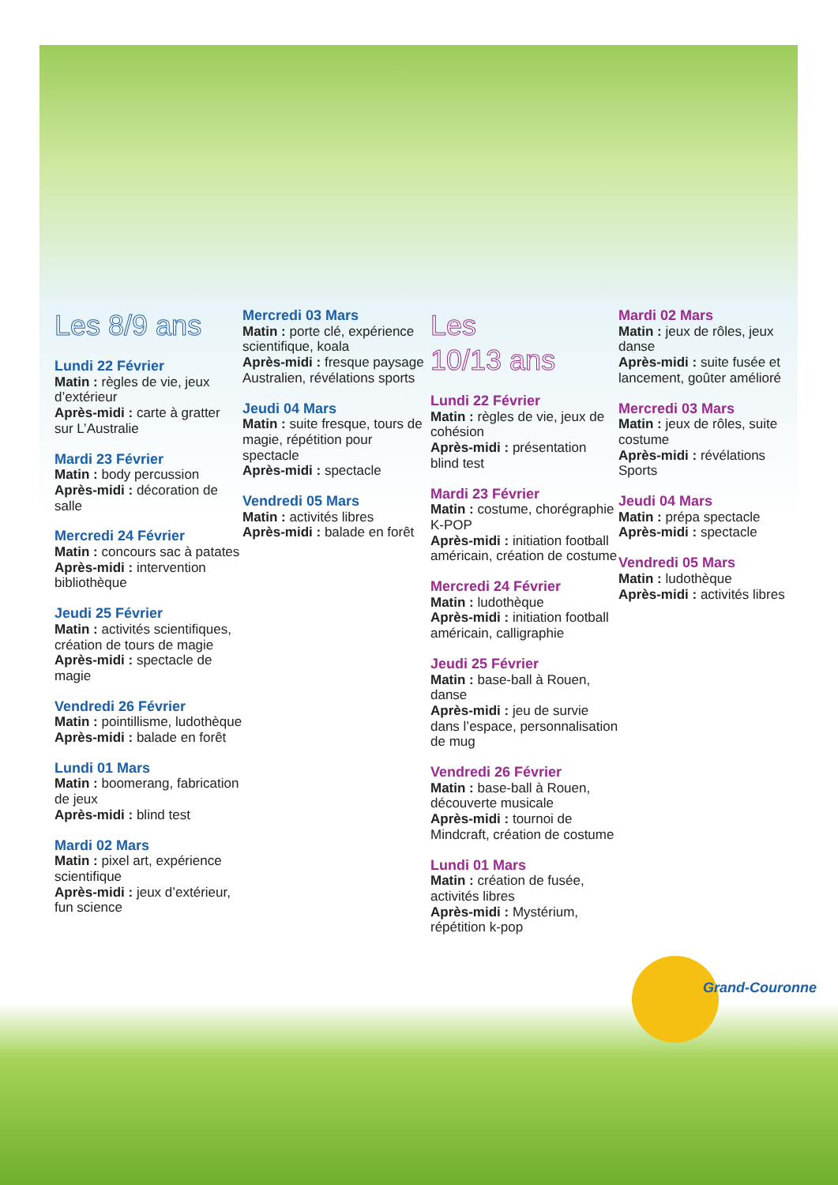Les 8/9 ans
Lundi 22 Février
Matin : règles de vie, jeux d’extérieur
Après-midi : carte à gratter sur L’Australie
Mardi 23 Février
Matin : body percussion
Après-midi : décoration de salle
Mercredi 24 Février
Matin : concours sac à patates
Après-midi : intervention bibliothèque
Jeudi 25 Février
Matin : activités scientifiques, création de tours de magie
Après-midi : spectacle de magie
Vendredi 26 Février
Matin : pointillisme, ludothèque
Après-midi : balade en forêt
Lundi 01 Mars
Matin : boomerang, fabrication de jeux
Après-midi : blind test
Mardi 02 Mars
Matin : pixel art, expérience scientifique
Après-midi : jeux d’extérieur, fun science
Mercredi 03 Mars
Matin : porte clé, expérience scientifique, koala
Après-midi : fresque paysage Australien, révélations sports
Jeudi 04 Mars
Matin : suite fresque, tours de magie, répétition pour spectacle
Après-midi : spectacle
Vendredi 05 Mars
Matin : activités libres
Après-midi : balade en forêt
Les
10/13 ans
Lundi 22 Février
Matin : règles de vie, jeux de cohésion
Après-midi : présentation blind test
Mardi 23 Février
Matin : costume, chorégraphie K-POP
Après-midi : initiation football américain, création de costume
Mercredi 24 Février
Matin : ludothèque
Après-midi : initiation football américain, calligraphie
Jeudi 25 Février
Matin : base-ball à Rouen, danse
Après-midi : jeu de survie dans l’espace, personnalisation de mug
Vendredi 26 Février
Matin : base-ball à Rouen, découverte musicale
Après-midi : tournoi de Mindcraft, création de costume
Lundi 01 Mars
Matin : création de fusée, activités libres
Après-midi : Mystérium, répétition k-pop
Mardi 02 Mars
Matin : jeux de rôles, jeux danse
Après-midi : suite fusée et lancement, goûter amélioré
Mercredi 03 Mars
Matin : jeux de rôles, suite costume
Après-midi : révélations Sports
Jeudi 04 Mars
Matin : prépa spectacle
Après-midi : spectacle
Vendredi 05 Mars
Matin : ludothèque
Après-midi : activités libres
Grand-Couronne